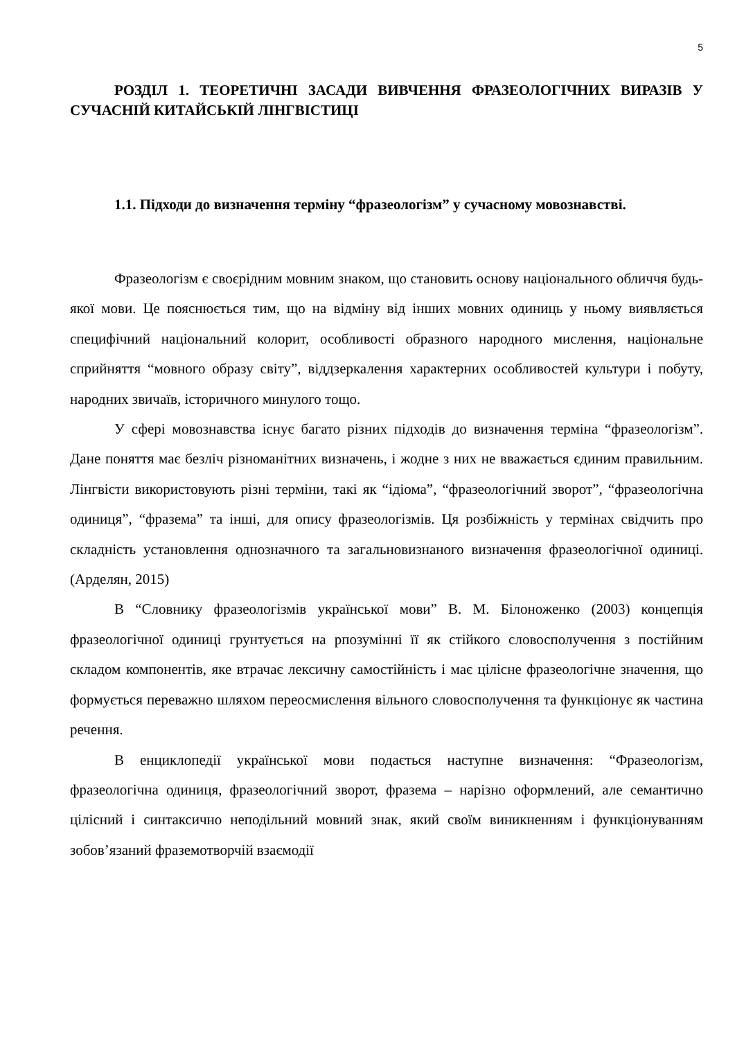5
РОЗДІЛ 1. ТЕОРЕТИЧНІ ЗАСАДИ ВИВЧЕННЯ ФРАЗЕОЛОГІЧНИХ ВИРАЗІВ У СУЧАСНІЙ КИТАЙСЬКІЙ ЛІНГВІСТИЦІ
1.1. Підходи до визначення терміну “фразеологізм” у сучасному мовознавстві.
Фразеологізм є своєрідним мовним знаком, що становить основу національного обличчя будь-якої мови. Це пояснюється тим, що на відміну від інших мовних одиниць у ньому виявляється специфічний національний колорит, особливості образного народного мислення, національне сприйняття “мовного образу світу”, віддзеркалення характерних особливостей культури і побуту, народних звичаїв, історичного минулого тощо.
У сфері мовознавства існує багато різних підходів до визначення терміна “фразеологізм”. Дане поняття має безліч різноманітних визначень, і жодне з них не вважається єдиним правильним. Лінгвісти використовують різні терміни, такі як “ідіома”, “фразеологічний зворот”, “фразеологічна одиниця”, “фразема” та інші, для опису фразеологізмів. Ця розбіжність у термінах свідчить про складність установлення однозначного та загальновизнаного визначення фразеологічної одиниці. (Арделян, 2015)
В “Словнику фразеологізмів української мови” В. М. Білоноженко (2003) концепція фразеологічної одиниці грунтується на рпозумінні її як стійкого словосполучення з постійним складом компонентів, яке втрачає лексичну самостійність і має цілісне фразеологічне значення, що формується переважно шляхом переосмислення вільного словосполучення та функціонує як частина речення.
В енциклопедії української мови подається наступне визначення: “Фразеологізм, фразеологічна одиниця, фразеологічний зворот, фразема – нарізно оформлений, але семантично цілісний і синтаксично неподільний мовний знак, який своїм виникненням і функціонуванням зобов’язаний фраземотворчій взаємодії